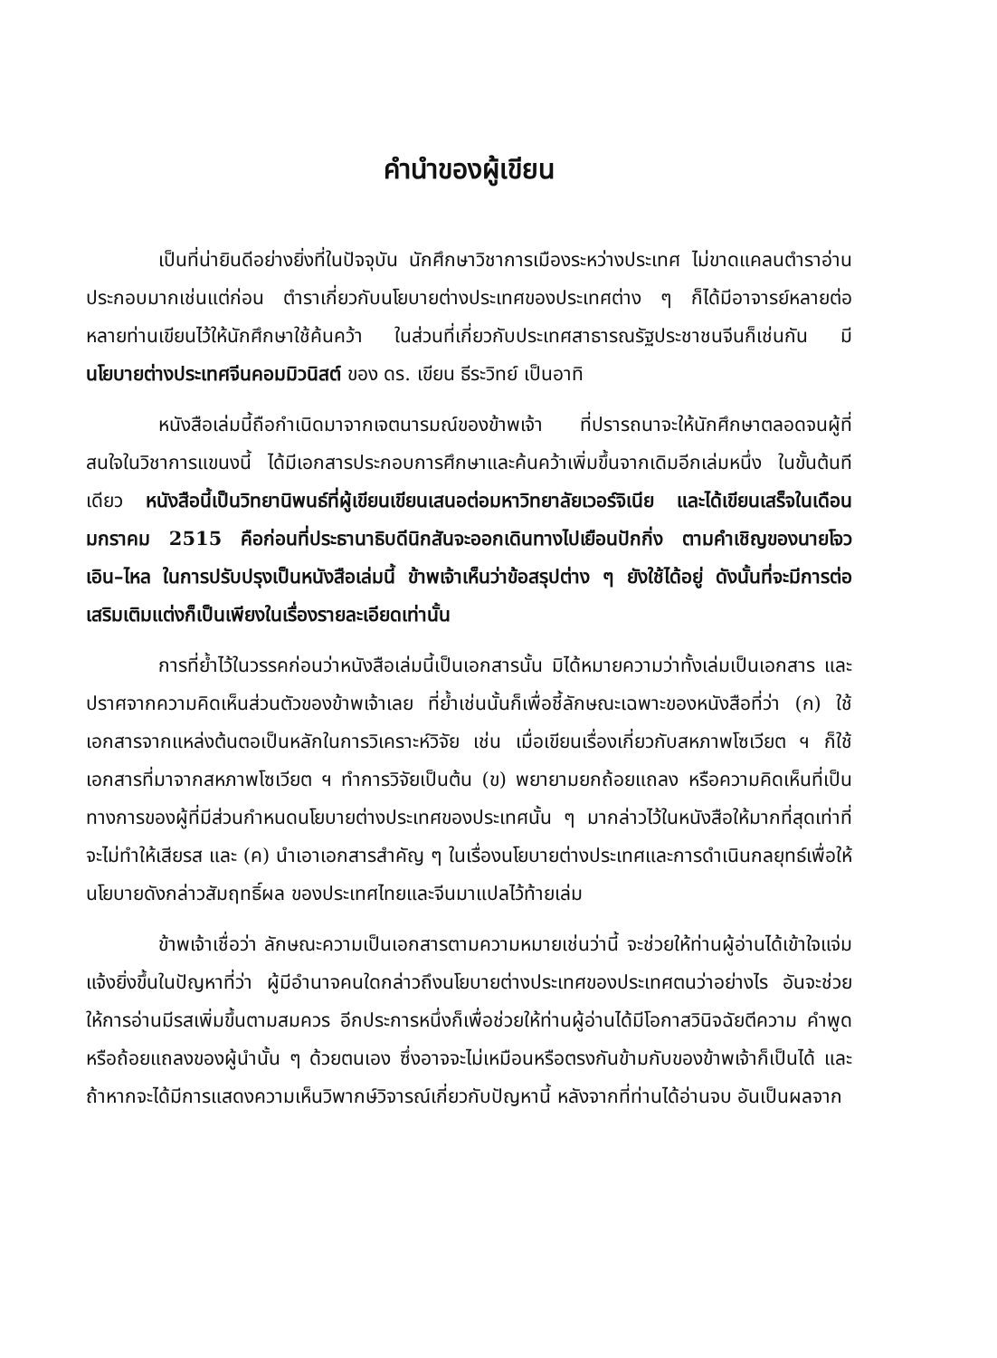คำนำของผู้เขียน
เป็นที่น่ายินดีอย่างยิ่งที่ในปัจจุบัน นักศึกษาวิชาการเมืองระหว่างประเทศ ไม่ขาดแคลนตำราอ่านประกอบมากเช่นแต่ก่อน ตำราเกี่ยวกับนโยบายต่างประเทศของประเทศต่าง ๆ ก็ได้มีอาจารย์หลายต่อหลายท่านเขียนไว้ให้นักศึกษาใช้ค้นคว้า ในส่วนที่เกี่ยวกับประเทศสาธารณรัฐประชาชนจีนก็เช่นกัน มี นโยบายต่างประเทศจีนคอมมิวนิสต์ ของ ดร. เขียน ธีระวิทย์ เป็นอาทิ
หนังสือเล่มนี้ถือกำเนิดมาจากเจตนารมณ์ของข้าพเจ้า ที่ปรารถนาจะให้นักศึกษาตลอดจนผู้ที่สนใจในวิชาการแขนงนี้ ได้มีเอกสารประกอบการศึกษาและค้นคว้าเพิ่มขึ้นจากเดิมอีกเล่มหนึ่ง ในขั้นต้นทีเดียว หนังสือนี้เป็นวิทยานิพนธ์ที่ผู้เขียนเขียนเสนอต่อมหาวิทยาลัยเวอร์จิเนีย และได้เขียนเสร็จในเดือนมกราคม 2515 คือก่อนที่ประธานาธิบดีนิกสันจะออกเดินทางไปเยือนปักกิ่ง ตามคำเชิญของนายโจว เอิน–ไหล ในการปรับปรุงเป็นหนังสือเล่มนี้ ข้าพเจ้าเห็นว่าข้อสรุปต่าง ๆ ยังใช้ได้อยู่ ดังนั้นที่จะมีการต่อเสริมเติมแต่งก็เป็นเพียงในเรื่องรายละเอียดเท่านั้น
การที่ย้ำไว้ในวรรคก่อนว่าหนังสือเล่มนี้เป็นเอกสารนั้น มิได้หมายความว่าทั้งเล่มเป็นเอกสาร และปราศจากความคิดเห็นส่วนตัวของข้าพเจ้าเลย ที่ย้ำเช่นนั้นก็เพื่อชี้ลักษณะเฉพาะของหนังสือที่ว่า (ก) ใช้เอกสารจากแหล่งต้นตอเป็นหลักในการวิเคราะห์วิจัย เช่น เมื่อเขียนเรื่องเกี่ยวกับสหภาพโซเวียต ฯ ก็ใช้เอกสารที่มาจากสหภาพโซเวียต ฯ ทำการวิจัยเป็นต้น (ข) พยายามยกถ้อยแถลง หรือความคิดเห็นที่เป็นทางการของผู้ที่มีส่วนกำหนดนโยบายต่างประเทศของประเทศนั้น ๆ มากล่าวไว้ในหนังสือให้มากที่สุดเท่าที่จะไม่ทำให้เสียรส และ (ค) นำเอาเอกสารสำคัญ ๆ ในเรื่องนโยบายต่างประเทศและการดำเนินกลยุทธ์เพื่อให้นโยบายดังกล่าวสัมฤทธิ์ผล ของประเทศไทยและจีนมาแปลไว้ท้ายเล่ม
ข้าพเจ้าเชื่อว่า ลักษณะความเป็นเอกสารตามความหมายเช่นว่านี้ จะช่วยให้ท่านผู้อ่านได้เข้าใจแจ่มแจ้งยิ่งขึ้นในปัญหาที่ว่า ผู้มีอำนาจคนใดกล่าวถึงนโยบายต่างประเทศของประเทศตนว่าอย่างไร อันจะช่วยให้การอ่านมีรสเพิ่มขึ้นตามสมควร อีกประการหนึ่งก็เพื่อช่วยให้ท่านผู้อ่านได้มีโอกาสวินิจฉัยตีความ คำพูด หรือถ้อยแถลงของผู้นำนั้น ๆ ด้วยตนเอง ซึ่งอาจจะไม่เหมือนหรือตรงกันข้ามกับของข้าพเจ้าก็เป็นได้ และถ้าหากจะได้มีการแสดงความเห็นวิพากษ์วิจารณ์เกี่ยวกับปัญหานี้ หลังจากที่ท่านได้อ่านจบ อันเป็นผลจาก